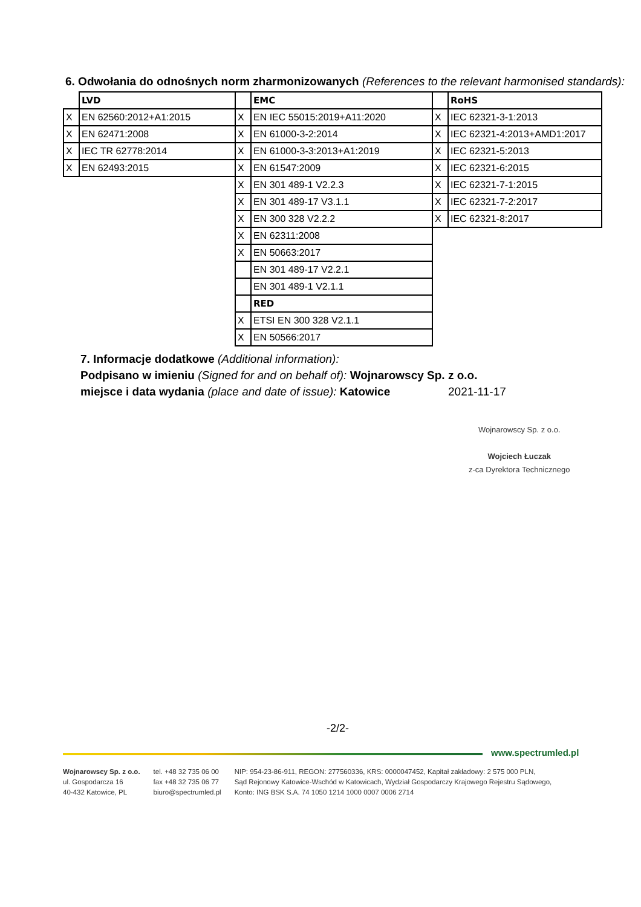6. Odwołania do odnośnych norm zharmonizowanych (References to the relevant harmonised standards):
| | LVD | | EMC | | RoHS |
| X | EN 62560:2012+A1:2015 | X | EN IEC 55015:2019+A11:2020 | X | IEC 62321-3-1:2013 |
| X | EN 62471:2008 | X | EN 61000-3-2:2014 | X | IEC 62321-4:2013+AMD1:2017 |
| X | IEC TR 62778:2014 | X | EN 61000-3-3:2013+A1:2019 | X | IEC 62321-5:2013 |
| X | EN 62493:2015 | X | EN 61547:2009 | X | IEC 62321-6:2015 |
| | | X | EN 301 489-1 V2.2.3 | X | IEC 62321-7-1:2015 |
| | | X | EN 301 489-17 V3.1.1 | X | IEC 62321-7-2:2017 |
| | | X | EN 300 328 V2.2.2 | X | IEC 62321-8:2017 |
| | | X | EN 62311:2008 | | |
| | | X | EN 50663:2017 | | |
| | | | EN 301 489-17 V2.2.1 | | |
| | | | EN 301 489-1 V2.1.1 | | |
| | | | RED | | |
| | | X | ETSI EN 300 328 V2.1.1 | | |
| | | X | EN 50566:2017 | | |
7. Informacje dodatkowe (Additional information):
Podpisano w imieniu (Signed for and on behalf of): Wojnarowscy Sp. z o.o.
miejsce i data wydania (place and date of issue): Katowice
2021-11-17
Wojnarowscy Sp. z o.o.
Wojciech Łuczak
z-ca Dyrektora Technicznego
-2/2-
www.spectrumled.pl
Wojnarowscy Sp. z o.o.
ul. Gospodarcza 16
40-432 Katowice, PL
tel. +48 32 735 06 00
fax +48 32 735 06 77
biuro@spectrumled.pl
NIP: 954-23-86-911, REGON: 277560336, KRS: 0000047452, Kapitał zakładowy: 2 575 000 PLN,
Sąd Rejonowy Katowice-Wschód w Katowicach, Wydział Gospodarczy Krajowego Rejestru Sądowego,
Konto: ING BSK S.A. 74 1050 1214 1000 0007 0006 2714